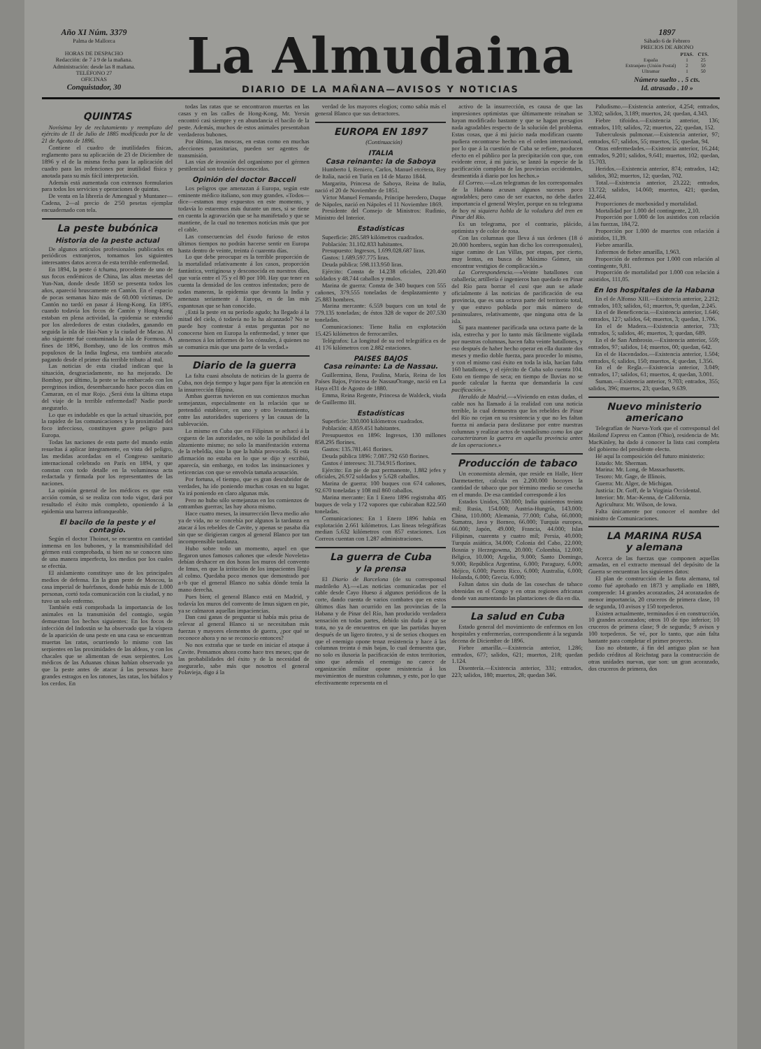Año XI Núm. 3379
Palma de Mallorca
HORAS DE DESPACHO
Redacción: de 7 á 9 de la mañana.
Administración: desde las 8 mañana.
TELÉFONO 27
OFICINAS
Conquistador, 30
La Almudaina
DIARIO DE LA MAÑANA—AVISOS Y NOTICIAS
1897
Sábado 6 de Febrero
PRECIOS DE ABONO
| | PTAS. | CTS. |
| --- | --- | --- |
| España | 1 | 25 |
| Extranjero (Unión Postal) | 2 | 50 |
| Ultramar | 1 | 50 |
Número suelto . . 5 cts.
Id. atrasado . 10 »
QUINTAS
Novísima ley de reclutamiento y reemplazo del ejército de 11 de Julio de 1885 modificada por la de 21 de Agosto de 1896.
Contiene el cuadro de inutilidades físicas, reglamento para su aplicación de 23 de Diciembre de 1896 y el de la misma fecha para la aplicación del cuadro para las redenciones por inutilidad física y anotada para su más fácil interpretación.
Además está aumentada con extensos formularios para todos los servicios y operaciones de quintas.
De venta en la librería de Amengual y Muntaner—Cadena, 2—al precio de 2'50 pesetas ejemplar encuadernado con tela.
La peste bubónica
Historia de la peste actual
De algunos artículos profesionales publicados en periódicos extranjeros, tomamos los siguientes interesantes datos acerca de esta terrible enfermedad.
En 1894, la peste ó tchuma, procedente de uno de sus focos endémicos de China, las altas mesetas del Yun-Nan, donde desde 1850 se presenta todos los años, apareció bruscamente en Cantón. En el espacio de pocas semanas hizo más de 60.000 víctimas. De Cantón no tardó en pasar á Hong-Kong. En 1895, cuando todavía los focos de Cantón y Hong-Kong estaban en plena actividad, la epidemia se extendió por los alrededores de estas ciudades, ganando en seguida la isla de Hai-Nan y la ciudad de Macao. Al año siguiente fué contaminada la isla de Formosa. A fines de 1896, Bombay, uno de los centros más populosos de la India Inglesa, era también atacado pagando desde el primer día terrible tributo al mal.
Las noticias de esta ciudad indican que la situación, desgraciadamente, no ha mejorado. De Bombay, por último, la peste se ha embarcado con los peregrinos indios, desembarcando hace pocos días en Camaran, en el mar Rojo. ¿Será ésta la última etapa del viaje de la terrible enfermedad? Nadie puede asegurarlo.
Lo que es indudable es que la actual situación, por la rapidez de las comunicaciones y la proximidad del foco infeccioso, constituyen grave peligro para Europa.
Todas las naciones de esta parte del mundo están resueltas á aplicar íntegramente, en vista del peligro, las medidas acordadas en el Congreso sanitario internacional celebrado en París en 1894, y que constan con todo detalle en la voluminosa acta redactada y firmada por los representantes de las naciones.
La opinión general de los médicos es que esta acción común, si se realiza con todo vigor, dará por resultado el éxito más completo, oponiendo á la epidemia una barrera infranqueable.
El bacilo de la peste y el contagio.
Según el doctor Thoinot, se encuentra en cantidad inmensa en los bubones, y la transmisibilidad del gérmen está comprobada, si bien no se conocen sino de una manera imperfecta, los medios por los cuales se efectúa.
El aislamiento constituye uno de los principales medios de defensa. En la gran peste de Moscou, la casa imperial de huérfanos, donde había más de 1.000 personas, cortó toda comunicación con la ciudad, y no tuvo un solo enfermo.
También está comprobada la importancia de los animales en la transmisión del contagio, según demuestran los hechos siguientes: En los focos de infección del Indostán se ha observado que la víspera de la aparición de una peste en una casa se encuentran muertas las ratas, ocurriendo lo mismo con las serpientes en las proximidades de las aldeas, y con los chacales que se alimentan de esas serpientes. Los médicos de las Aduanas chinas habían observado ya que la peste antes de atacar á las personas hace grandes estragos en los ratones, las ratas, los búfalos y los cerdos. En
todas las ratas que se encontraron muertas en las casas y en las calles de Hong-Kong, Mr. Yersin encontró casi siempre y en abundancia el bacilo de la peste. Además, muchos de estos animales presentaban verdaderos bubones.
Por último, las moscas, en estas como en muchas afecciones parasitarias, pueden ser agentes de transmisión.
Las vías de invasión del organismo por el gérmen pestilencial son todavía desconocidas.
Opinión del doctor Bacceli
Los peligros que amenazan á Europa, según este eminente médico italiano, son muy grandes. «Todos—dice—estamos muy expuestos en este momento, y todavía lo estaremos más durante un mes, si se tiene en cuenta la agravación que se ha manifetado y que se mantiene, de la cual no tenemos noticias más que por el cable.
Las consecuencias del éxodo furioso de estos últimos tiempos no podrán hacerse sentir en Europa hasta dentro de veinte, treinta ó cuarenta días.
Lo que debe preocupar es la terrible proporción de la mortalidad relativamente á los casos, proporción fantástica, vertiginosa y desconocida en nuestros días, que varía entre el 75 y el 80 por 100. Hay que tener en cuenta la densidad de los centros infestados; pero de todas maneras, la epidemia que devasta la India y amenaza seriamente á Europa, es de las más espantosas que se han conocido.
¿Está la peste en su período agudo; ha llegado á la mitad del cielo, ó todavía no lo ha alcanzado? No se puede hoy contestar á estas preguntas por no conocerse bien en Europa la enfermedad, y tener que atenernos á los informes de los cónsules, á quienes no se comunica más que una parte de la verdad.»
Diario de la guerra
La falta cuasi absoluta de noticias de la guerra de Cuba, nos deja tiempo y lugar para fijar la atención en la insurrección filipina.
Ambas guerras tuvieron en sus comienzos muchas semejanzas, especialmente en la relación que se pretendió establecer, en uno y otro levantamiento, entre las autoridades superiores y las causas de la sublevación.
Lo mismo en Cuba que en Filipinas se achacó á la ceguera de las autoridades, no sólo la posibilidad del alzamiento mismo; no solo la manifestación externa de la rebeldía, sino la que la había provocado. Si esta afirmación no estaba en lo que se dijo y escribió, aparecía, sin embargo, en todos las insinuaciones y reticencias con que se envolvía tamaña acusación.
Por fortuna, el tiempo, que es gran descubridor de verdades, ha ido poniendo muchas cosas en su lugar. Ya irá poniendo en claro algunas más.
Pero no hubo sólo semejanzas en los comienzos de entrambas guerras; las hay ahora mismo.
Hace cuatro meses, la insurrección lleva medio año ya de vida, no se concebía por algunos la tardanza en atacar á los rebeldes de Cavite, y apenas se pasaba día sin que se dirigieran cargos al general Blanco por tan incomprensible tardanza.
Hubo sobre todo un momento, aquel en que llegaron unos famosos cañones que «desde Noveleta» debían deshacer en dos horas los muros del convento de Imus, en que la irritación de los impacientes llegó al colmo. Quedaba poco menos que demostrado por a+b que el general Blanco no sabía dónde tenía la mano derecha.
Pues bien; el general Blanco está en Madrid, y todavía los muros del convento de Imus siguen en pie, ya se calmaron aquellas impaciencias.
Dan casi ganas de preguntar si había más prisa de relevar al general Blanco si se necesitaban más fuerzas y mayores elementos de guerra, ¿por qué se reconoce ahora y no se reconocío entonces?
No nos extraña que se tarde en iniciar el ataque á Cavite. Pensamos ahora como hace tres meses; que de las probabilidades del éxito y de la necesidad de asegurarlo, sabe más que nosotros el general Polavieja, digo á la
verdad de los mayores elogios; como sabía más el general Blanco que sus detractores.
EUROPA EN 1897
(Continuación)
ITALIA
Casa reinante: la de Saboya
Humberto I, Reniero, Carlos, Manuel etcétera, Rey de Italia, nació en Turín en 14 de Marzo 1844.
Margarita, Princesa de Saboya, Reina de Italia, nació el 20 de Noviembre de 1851.
Víctor Manuel Fernando, Príncipe heredero, Duque de Nápoles, nació en Nápoles el 11 Noviembre 1869.
Presidente del Consejo de Ministros: Rudinio, Ministro del Interior.
Estadísticas
Superficie: 285.589 kilómetros cuadrados.
Población: 31.102.833 habitantes.
Presupuesto: Ingresos, 1.699.028.687 liras.
Gastos: 1.689.597.775 liras.
Deuda pública: 598.113.950 liras.
Ejército: Consta de 14.238 oficiales, 220.460 soldados y 48.744 caballos y mulos.
Marina de guerra: Consta de 340 buques con 555 cañones, 379.555 toneladas de desplazamiento y 25.883 hombres.
Marina mercante: 6.559 buques con un total de 779.135 toneladas; de éstos 328 de vapor de 207.530 toneladas.
Comunicaciones: Tiene Italia en explotación 15.425 kilómetros de ferrocarriles.
Telégrafos: La longitud de su red telegráfica es de 41 176 kilómetros con 2.882 estaciones.
PAISES BAJOS
Casa reinante: La de Nassau.
Guillermina, Ilena, Paulina, María, Reina de los Países Bajos, Princesa de NassauOrange, nació en La Haya el31 de Agosto de 1880.
Emma, Reina Regente, Princesa de Waldeck, viuda de Guillermo III.
Estadísticas
Superficie: 330.000 kilómetros cuadrados.
Población: 4.859.451 habitantes.
Presupuestos en 1896: Ingresos, 130 millones 858.295 florines.
Gastos: 135.781.461 florines.
Deuda pública 1896: 7.087.792 650 florines.
Gastos é intereses: 31.734.915 florines.
Ejército: En pie de paz permanente, 1.882 jefes y oficiales, 26.972 soldados y 5.628 caballos.
Marina de guerra: 100 buques con 674 cañones, 92.670 toneladas y 108 mil 860 caballos.
Marina mercante: En 1 Enero 1896 registraba 405 buques de vela y 172 vapores que cubicaban 822.560 toneladas.
Comunicaciones: En 1 Enero 1896 había en explotación 2.661 kilómetros. Las líneas telegráficas median 5.632 kilómetros con 857 estaciones. Los Correos cuentan con 1.287 administraciones.
La guerra de Cuba
y la prensa
El Diario de Barcelona (de su corresponsal madrileño A).—«Las noticias comunicadas por el cable desde Cayo Hueso á algunos periódicos de la corte, dando cuenta de varios combates que en estos últimos días han ocurrido en las provincias de la Habana y de Pinar del Río, han producido verdadera sensación en todas partes, debido sin duda á que se trata, no ya de encuentros en que las partidas huyen después de un ligero tiroteo, y si de serios choques en que el enemigo opone tenaz resistencia y hace á las columnas treinta ó más bajas, lo cual demuestra que, no solo es ilusoria la pacificación de estos territorios, sino que además el enemigo no carece de organización militar opone resistencia á los movimientos de nuestras columnas, y esto, por lo que efectivamente representa en el
activo de la insurrección, es causa de que las impresiones optimistas que últimamente reinaban se hayan modificado bastante y que se hagan presagios nada agradables respecto de la solución del problema. Estas cosas, que á mi juicio nada modifican cuanto pudiera encontrarse hecho en el orden internacional, por lo que á la cuestión de Cuba se refiere, producen efecto en el público por la precipitación con que, con evidente error, á mi juicio, se lanzó la especie de la pacificación completa de las provincias occidentales, desmentida á diario por los hechos.»
El Correo.—«Los telegramas de los corresponsales de la Habana acusan algunos sucesos poco agradables; pero caso de ser exactos, no debe darles importancia el general Weyler, porque en su telegrama de hoy ni siquiera habla de la voladura del tren en Pinar del Río.
Es un telegrama, por el contrario, plácido, optimista y de color de rosa.
Con las columnas que lleva á sus órdenes (18 ó 20.000 hombres, según han dicho los corresponsales), sigue camino de Las Villas, por etapas, por cierto, muy lentas, en busca de Máximo Gómez, sin encontrar vestigios de complicación.»
La Correspondencia.—«Veinte batallones con caballería; artillería é ingenieros han quedado en Pinar del Río para borrar el casi que aun se añade oficialmente á las noticias de pacificación de esa provincia, que es una octava parte del territorio total, y que estuvo poblada por más número de peninsulares, relativamente, que ninguna otra de la isla.
Si para mantener pacificada una octava parte de la isla, estrecha y por lo tanto más fácilmente vigilada por nuestras columnas, hacen falta veinte batallones, y eso después de haber hecho operar en ella durante dos meses y medio doble fuerza, para proceder lo mismo, y con el mismo casi éxito en toda la isla, hacían falta 160 batallones, y el ejército de Cuba solo cuenta 104. Esto en tiempo de seca; en tiempo de lluvias no se puede calcular la fuerza que demandaría la casi pacificación.»
Heraldo de Madrid.—«Viviendo en estas dudas, el cable nos ha llamado á la realidad con una noticia terrible, la cual demuestra que los rebeldes de Pinar del Río no cejan en su resistencia y que no les faltan fuerza ni andacia para deslizarse por entre nuestras columnas y realizar actos de vandalismo como los que caracterizaron la guerra en aquella provincia antes de las operaciones.»
Producción de tabaco
Un economista alemán, que reside en Halle, Herr Darmetaetter, calcula en 2.200.000 bocoyes la cantidad de tabaco que por término medio se cosecha en el mundo. De esa cantidad corresponde á los
Estados Unidos, 530.000; India quinientos treinta mil; Rusia, 154.000; Austria-Hungría, 143.000; China, 110.000; Alemania, 77.000; Cuba, 66.0000; Sumatra, Java y Borneo, 66.000; Turquía europea, 66.000; Japón, 49.000; Francia, 44.000; Islas Filipinas, cuarenta y cuatro mil; Persia, 40.000; Turquía asiática, 34.000; Colonia del Cabo, 22.000; Bosnia y Herzegowma, 20.000; Colombia, 12.000; Bélgica, 10.000; Argelia, 9.000; Santo Domingo, 9.000; República Argentina, 6.000; Paraguay, 6.000; Méjico, 6.000; Puerto Rico, 6.000; Australia, 6.000; Holanda, 6.000; Grecia. 6.000;
Faltan datos sin duda de las cosechas de tabaco obtenidas en el Congo y en otras regiones africanas donde van aumentando las plantaciones de día en día.
La salud en Cuba
Estado general del movimiento de enfermos en los hospitales y enfermerías, correspondiente á la segunda decena de Diciembre de 1896.
Fiebre amarilla.—Existencia anterior, 1.286; entrados, 677; salidos, 621; muertos, 218; quedan 1.124.
Disentería.—Existencia anterior, 331; entrados, 223; salidos, 180; muertos, 28; quedan 346.
Paludismo.—Existencia anterior, 4.254; entrados, 3.302; salidos, 3.189; muertos, 24; quedan, 4.343.
Fiebre tifoidea.—Existencia anterior, 136; entrados, 110; salidos, 72; muertos, 22; quedan, 152.
Tuberculosis pulmonar.—Existencia anterior, 97; entrados, 67; salidos, 55; muertos, 15; quedan, 94.
Otras enfermedades.—Existencia anterior, 16.244; entrados, 9.201; salidos, 9.641; muertos, 102; quedan, 15.703.
Heridos.—Existencia anterior, 874; entrados, 142; salidos, 302; muertos, 12; quedan, 702.
Total.—Existencia anterior, 23.222; entrados, 13.722; salidos, 14.060; muertos, 421; quedan, 22.464.
Proporciones de morbosidad y mortalidad.
Mortalidad por 1.000 del contingente, 2,10.
Proporción por 1.000 de los asistidos con relación á las fuerzas, 184,72.
Proporción por 1.000 de muertos con relación á asistidos, 11,39.
Fiebre amarilla.
Enfermos de fiebre amarilla, 1.963.
Proporción de enfermos por 1.000 con relación al contingente, 9,81.
Proporción de mortalidad por 1.000 con relación á asistidos, 111,05.
En los hospitales de la Habana
En el de Alfonso XIII.—Existencia anterior, 2.212; entrados, 103; salidos, 61; muertos, 9; quedan, 2.245.
En el de Beneficencia.—Existencia anterior, 1.646; entrados, 127; salidos, 64; muertos, 3; quedan, 1.706.
En el de Madera.—Existencia anterior, 733; entrados, 5; salidos, 46; muertos, 3; quedan, 689.
En el de San Ambrosio.—Existencia anterior, 559; entrados, 97; salidos, 14; muertos, 00; quedan, 642.
En el de Hacendados.—Existencia anterior, 1.504; entrados, 6; salidos, 150; muertos, 4; quedan, 1.356.
En el de Regla.—Existencia anterior, 3.049; entrados, 17; salidos, 61; muertos, 4; quedan, 3.001.
Suman.—Existencia anterior, 9.703; entrados, 355; salidos, 396; muertos, 23; quedan, 9.639.
Nuevo ministerio americano
Telegrafían de Nueva-York que el corresponsal del Mailand Express en Canton (Ohio), residencia de Mr. MacKinley, ha dado á conocer la lista casi completa del gobierno del presidente electo.
Hé aquí la composición del futuro ministerio:
Estado: Mr. Sherman.
Marina: Mr. Long, de Massachusetts.
Tesoro: Mr. Gage, de Illinois.
Guerra: Mr. Alger, de Michigan.
Justicia: Dr. Goff, de la Virginia Occidental.
Interior: Mr. Mac-Kenna, de California.
Agricultura: Mr. Wilson, de Iowa.
Falta únicamente por conocer el nombre del ministro de Comunicaciones.
LA MARINA RUSA
y alemana
Acerca de las fuerzas que componen aquellas armadas, en el extracto mensual del depósito de la Guerra se encuentran los siguientes datos:
El plan de construcción de la flota alemana, tal como fué aprobado en 1873 y ampliado en 1889, comprende: 14 grandes acorazados, 24 acorazados de menor importancia, 20 cruceros de primera clase, 10 de segunda, 10 avisos y 150 torpederos.
Existen actualmente, terminados ó en construcción, 10 grandes acorazados; otros 10 de tipo inferior; 10 cruceros de primera clase; 9 de segunda; 9 avisos y 100 torpederos. Se vé, por lo tanto, que aún falta bastante para completar el primer proyecto.
Eso no obstante, á fin del antiguo plan se han pedido créditos al Reichstag para la construcción de otras unidades nuevas, que son: un gran acorazado, dos cruceros de primera, dos